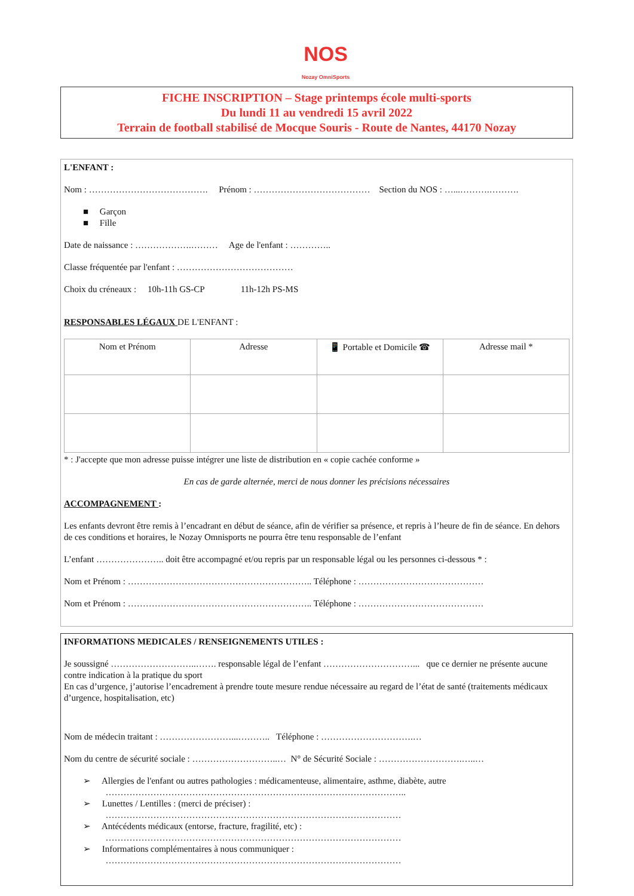NOS
Nozay OmniSports
FICHE INSCRIPTION – Stage printemps école multi-sports
Du lundi 11 au vendredi 15 avril 2022
Terrain de football stabilisé de Mocque Souris - Route de Nantes, 44170 Nozay
L'ENFANT :
Nom : …………………………………. Prénom : ………………………………… Section du NOS : …...……….……….
■ Garçon
■ Fille
Date de naissance : ……………….……… Age de l'enfant : …………..
Classe fréquentée par l'enfant : …………………………………
Choix du créneaux : 10h-11h GS-CP 11h-12h PS-MS
RESPONSABLES LÉGAUX DE L'ENFANT :
| Nom et Prénom | Adresse | 📱 Portable et Domicile ☎ | Adresse mail * |
| --- | --- | --- | --- |
* : J'accepte que mon adresse puisse intégrer une liste de distribution en « copie cachée conforme »
En cas de garde alternée, merci de nous donner les précisions nécessaires
ACCOMPAGNEMENT :
Les enfants devront être remis à l’encadrant en début de séance, afin de vérifier sa présence, et repris à l’heure de fin de séance. En dehors de ces conditions et horaires, le Nozay Omnisports ne pourra être tenu responsable de l’enfant
L’enfant ………………….. doit être accompagné et/ou repris par un responsable légal ou les personnes ci-dessous * :
Nom et Prénom : …………………………………………………….. Téléphone : ……………………………………
Nom et Prénom : …………………………………………………….. Téléphone : ……………………………………
INFORMATIONS MEDICALES / RENSEIGNEMENTS UTILES :
Je soussigné ………………………..……. responsable légal de l’enfant …………………………... que ce dernier ne présente aucune contre indication à la pratique du sport
En cas d’urgence, j’autorise l’encadrement à prendre toute mesure rendue nécessaire au regard de l’état de santé (traitements médicaux d’urgence, hospitalisation, etc)
Nom de médecin traitant : ……………………...……….. Téléphone : ………………………….…
Nom du centre de sécurité sociale : ………………………..… N° de Sécurité Sociale : ……………………….…..…
➢ Allergies de l'enfant ou autres pathologies : médicamenteuse, alimentaire, asthme, diabète, autre
………………………………………………………………………………………..
➢ Lunettes / Lentilles : (merci de préciser) :
………………………………………………………………………………………
➢ Antécédents médicaux (entorse, fracture, fragilité, etc) :
………………………………………………………………………………………
➢ Informations complémentaires à nous communiquer :
………………………………………………………………………………………